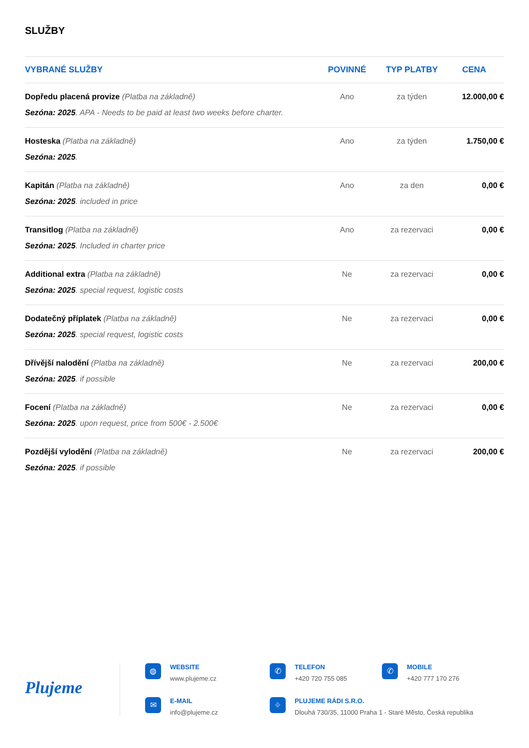SLUŽBY
| VYBRANÉ SLUŽBY | POVINNÉ | TYP PLATBY | CENA |
| --- | --- | --- | --- |
| Dopředu placená provize (Platba na základně) Sezóna: 2025 . APA - Needs to be paid at least two weeks before charter. | Ano | za týden | 12.000,00 € |
| Hosteska (Platba na základně) Sezóna: 2025 . | Ano | za týden | 1.750,00 € |
| Kapitán (Platba na základně) Sezóna: 2025 . included in price | Ano | za den | 0,00 € |
| Transitlog (Platba na základně) Sezóna: 2025 . Included in charter price | Ano | za rezervaci | 0,00 € |
| Additional extra (Platba na základně) Sezóna: 2025 . special request, logistic costs | Ne | za rezervaci | 0,00 € |
| Dodatečný příplatek (Platba na základně) Sezóna: 2025 . special request, logistic costs | Ne | za rezervaci | 0,00 € |
| Dřívější nalodění (Platba na základně) Sezóna: 2025 . if possible | Ne | za rezervaci | 200,00 € |
| Focení (Platba na základně) Sezóna: 2025 . upon request, price from 500€ - 2.500€ | Ne | za rezervaci | 0,00 € |
| Pozdější vylodění (Platba na základně) Sezóna: 2025 . if possible | Ne | za rezervaci | 200,00 € |
Plujeme
◍
WEBSITE
www.plujeme.cz
✆
TELEFON
+420 720 755 085
✆
MOBILE
+420 777 170 276
✉
E-MAIL
info@plujeme.cz
⌖
PLUJEME RÁDI S.R.O.
Dlouhá 730/35, 11000 Praha 1 - Staré Město, Česká republika